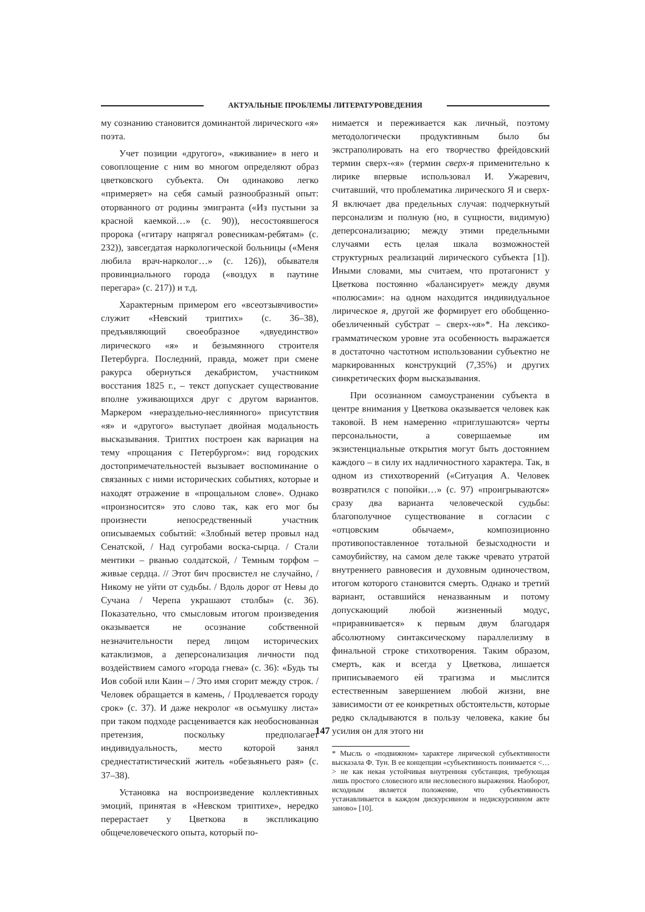АКТУАЛЬНЫЕ ПРОБЛЕМЫ ЛИТЕРАТУРОВЕДЕНИЯ
му сознанию становится доминантой лирического «я» поэта.
Учет позиции «другого», «вживание» в него и совоплощение с ним во многом определяют образ цветковского субъекта. Он одинаково легко «примеряет» на себя самый разнообразный опыт: оторванного от родины эмигранта («Из пустыни за красной каемкой…» (с. 90)), несостоявшегося пророка («гитару напрягал ровесникам-ребятам» (с. 232)), завсегдатая наркологической больницы («Меня любила врач-нарколог…» (с. 126)), обывателя провинциального города («воздух в паутине перегара» (с. 217)) и т.д.
Характерным примером его «всеотзывчивости» служит «Невский триптих» (с. 36–38), предъявляющий своеобразное «двуединство» лирического «я» и безымянного строителя Петербурга. Последний, правда, может при смене ракурса обернуться декабристом, участником восстания 1825 г., – текст допускает существование вполне уживающихся друг с другом вариантов. Маркером «нераздельно-неслиянного» присутствия «я» и «другого» выступает двойная модальность высказывания. Триптих построен как вариация на тему «прощания с Петербургом»: вид городских достопримечательностей вызывает воспоминание о связанных с ними исторических событиях, которые и находят отражение в «прощальном слове». Однако «произносится» это слово так, как его мог бы произнести непосредственный участник описываемых событий: «Злобный ветер провыл над Сенатской, / Над сугробами воска-сырца. / Стали ментики – рванью солдатской, / Темным торфом – живые сердца. // Этот бич просвистел не случайно, / Никому не уйти от судьбы. / Вдоль дорог от Невы до Сучана / Черепа украшают столбы» (с. 36). Показательно, что смысловым итогом произведения оказывается не осознание собственной незначительности перед лицом исторических катаклизмов, а деперсонализация личности под воздействием самого «города гнева» (с. 36): «Будь ты Иов собой или Каин – / Это имя сгорит между строк. / Человек обращается в камень, / Продлевается городу срок» (с. 37). И даже некролог «в осьмушку листа» при таком подходе расценивается как необоснованная претензия, поскольку предполагает индивидуальность, место которой занял среднестатистический житель «обезьяньего рая» (с. 37–38).
Установка на воспроизведение коллективных эмоций, принятая в «Невском триптихе», нередко перерастает у Цветкова в экспликацию общечеловеческого опыта, который по-
нимается и переживается как личный, поэтому методологически продуктивным было бы экстраполировать на его творчество фрейдовский термин сверх-«я» (термин сверх-я применительно к лирике впервые использовал И. Ужаревич, считавший, что проблематика лирического Я и сверх-Я включает два предельных случая: подчеркнутый персонализм и полную (но, в сущности, видимую) деперсонализацию; между этими предельными случаями есть целая шкала возможностей структурных реализаций лирического субъекта [1]). Иными словами, мы считаем, что протагонист у Цветкова постоянно «балансирует» между двумя «полюсами»: на одном находится индивидуальное лирическое я, другой же формирует его обобщенно-обезличенный субстрат – сверх-«я»*. На лексико-грамматическом уровне эта особенность выражается в достаточно частотном использовании субъектно не маркированных конструкций (7,35%) и других синкретических форм высказывания.
При осознанном самоустранении субъекта в центре внимания у Цветкова оказывается человек как таковой. В нем намеренно «приглушаются» черты персональности, а совершаемые им экзистенциальные открытия могут быть достоянием каждого – в силу их надличностного характера. Так, в одном из стихотворений («Ситуация А. Человек возвратился с попойки…» (с. 97) «проигрываются» сразу два варианта человеческой судьбы: благополучное существование в согласии с «отцовским обычаем», композиционно противопоставленное тотальной безысходности и самоубийству, на самом деле также чревато утратой внутреннего равновесия и духовным одиночеством, итогом которого становится смерть. Однако и третий вариант, оставшийся неназванным и потому допускающий любой жизненный модус, «приравнивается» к первым двум благодаря абсолютному синтаксическому параллелизму в финальной строке стихотворения. Таким образом, смерть, как и всегда у Цветкова, лишается приписываемого ей трагизма и мыслится естественным завершением любой жизни, вне зависимости от ее конкретных обстоятельств, которые редко складываются в пользу человека, какие бы усилия он для этого ни
* Мысль о «подвижном» характере лирической субъективности высказала Ф. Тун. В ее концепции «субъективность понимается <…> не как некая устойчивая внутренняя субстанция, требующая лишь простого словесного или несловесного выражения. Наоборот, исходным является положение, что субъективность устанавливается в каждом дискурсивном и недискурсивном акте заново» [10].
147